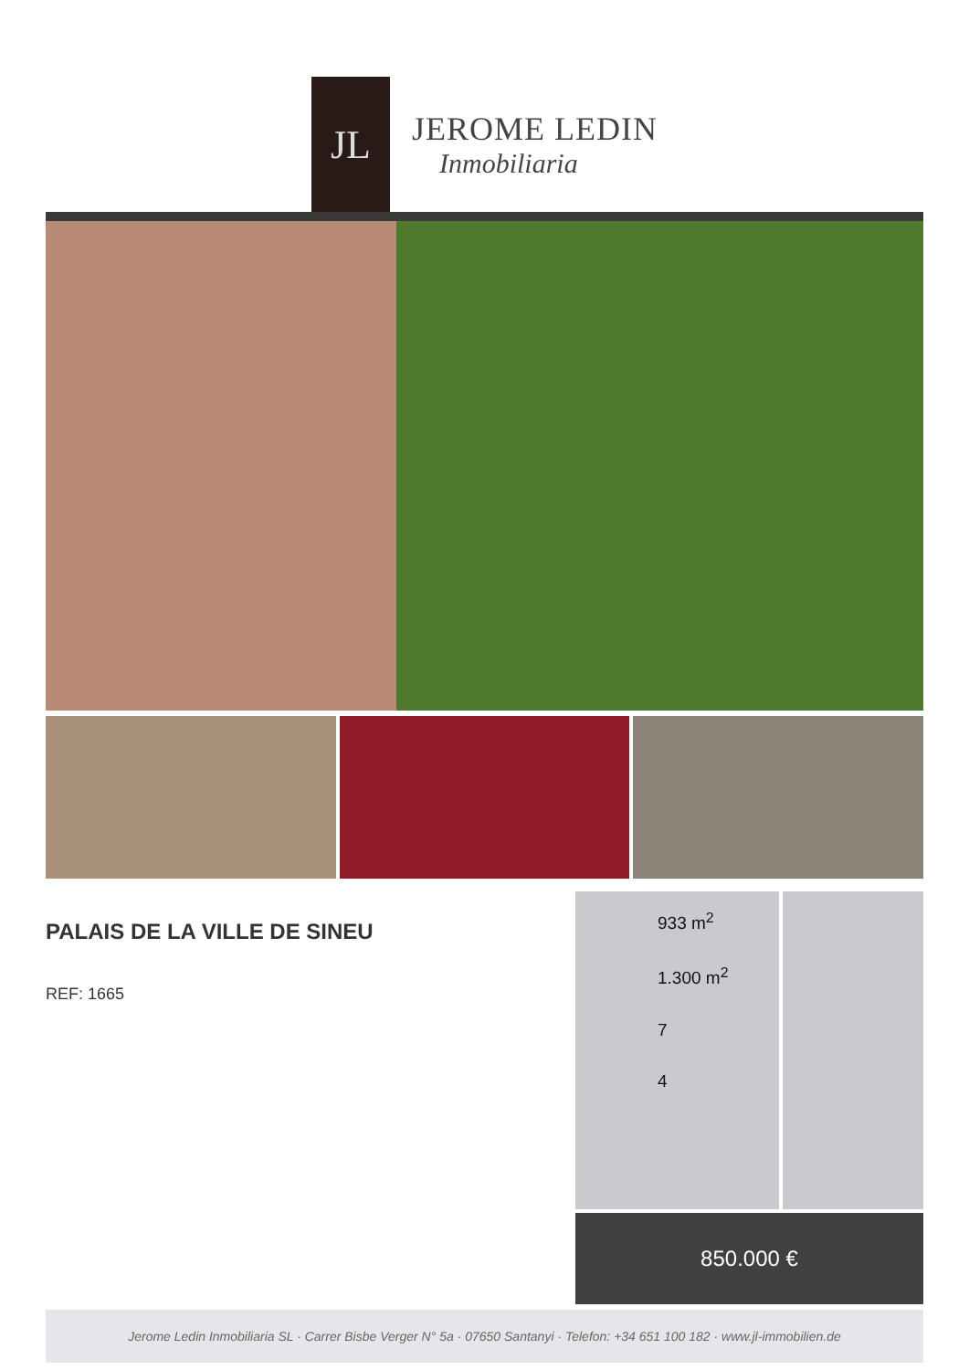JL
JEROME LEDIN
Inmobiliaria
PALAIS DE LA VILLE DE SINEU
REF: 1665
933 m<sup>2</sup>
1.300 m<sup>2</sup>
7
4
850.000 €
Jerome Ledin Inmobiliaria SL · Carrer Bisbe Verger N° 5a · 07650 Santanyi · Telefon: +34 651 100 182 · www.jl-immobilien.de